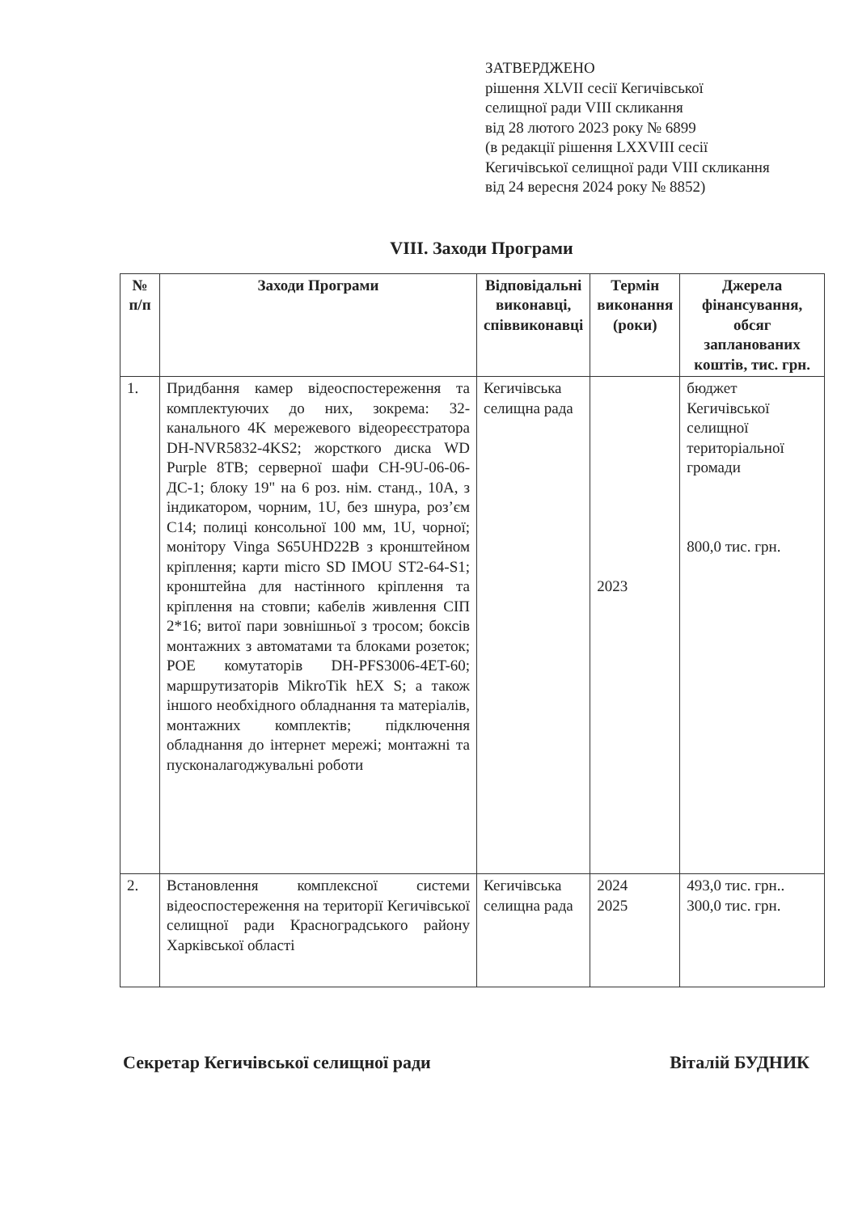ЗАТВЕРДЖЕНО
рішення XLVII сесії Кегичівської
селищної ради VIII скликання
від 28 лютого 2023 року № 6899
(в редакції рішення LXXVIII сесії
Кегичівської селищної ради VIII скликання
від 24 вересня 2024 року № 8852)
VIII. Заходи Програми
| № п/п | Заходи Програми | Відповідальні виконавці, співвиконавці | Термін виконання (роки) | Джерела фінансування, обсяг запланованих коштів, тис. грн. |
| --- | --- | --- | --- | --- |
| 1. | Придбання камер відеоспостереження та комплектуючих до них, зокрема: 32-канального 4K мережевого відеореєстратора DH-NVR5832-4KS2; жорсткого диска WD Purple 8TB; серверної шафи СН-9U-06-06-ДС-1; блоку 19" на 6 роз. нім. станд., 10А, з індикатором, чорним, 1U, без шнура, роз’єм С14; полиці консольної 100 мм, 1U, чорної; монітору Vinga S65UHD22B з кронштейном кріплення; карти micro SD IMOU ST2-64-S1; кронштейна для настінного кріплення та кріплення на стовпи; кабелів живлення СІП 2*16; витої пари зовнішньої з тросом; боксів монтажних з автоматами та блоками розеток; POE комутаторів DH-PFS3006-4ET-60; маршрутизаторів MikroTik hEX S; а також іншого необхідного обладнання та матеріалів, монтажних комплектів; підключення обладнання до інтернет мережі; монтажні та пусконалагоджувальні роботи | Кегичівська селищна рада | 2023 | бюджет Кегичівської селищної територіальної громади 800,0 тис. грн. |
| 2. | Встановлення комплексної системи відеоспостереження на території Кегичівської селищної ради Красноградського району Харківської області | Кегичівська селищна рада | 2024 2025 | 493,0 тис. грн.. 300,0 тис. грн. |
Секретар Кегичівської селищної ради Віталій БУДНИК